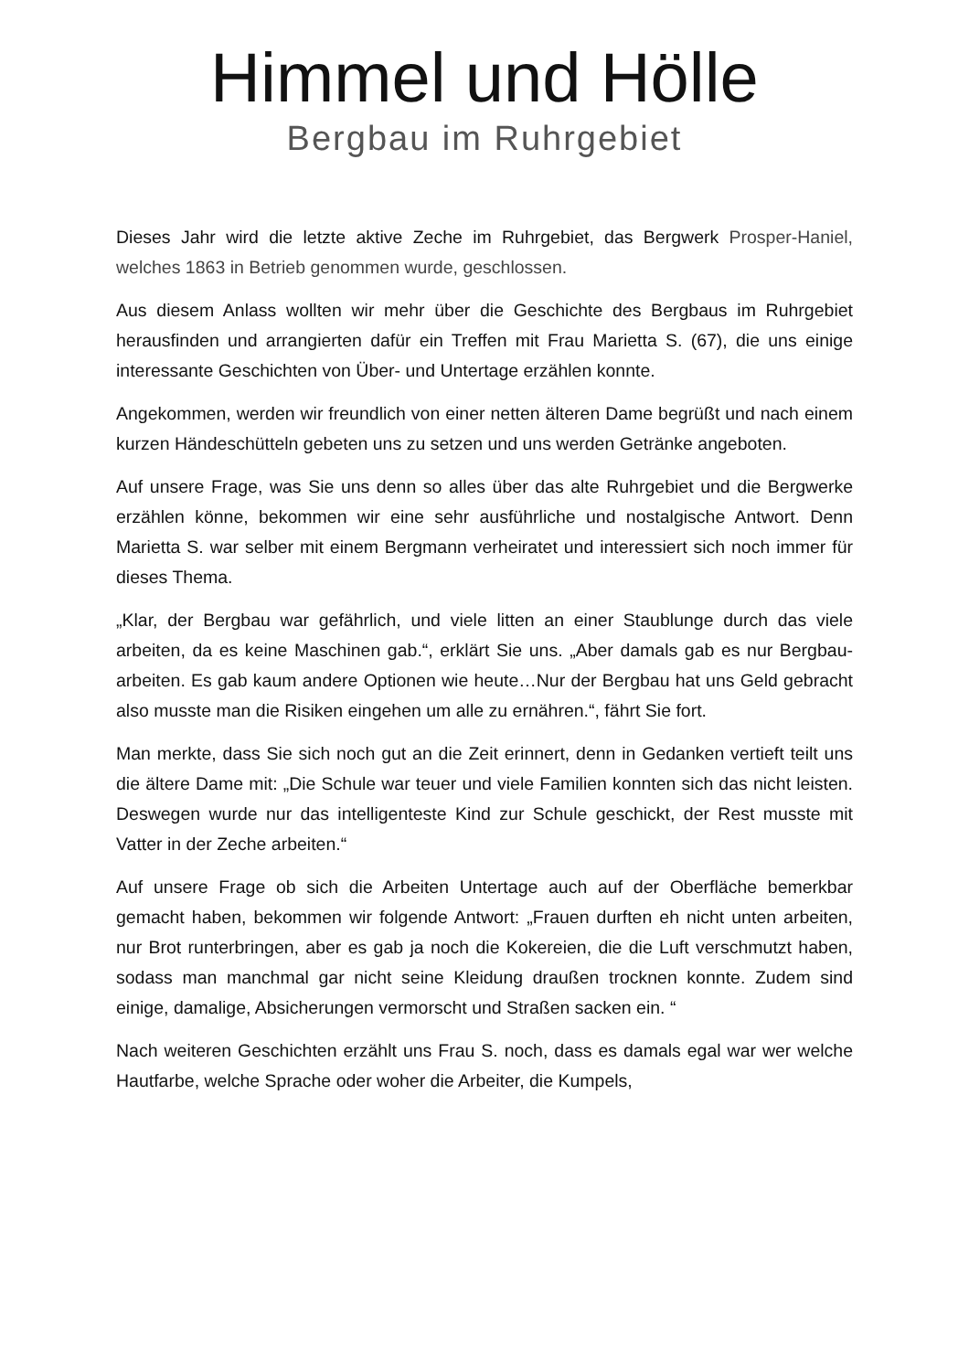Himmel und Hölle
Bergbau im Ruhrgebiet
Dieses Jahr wird die letzte aktive Zeche im Ruhrgebiet, das Bergwerk Prosper-Haniel, welches 1863 in Betrieb genommen wurde, geschlossen.
Aus diesem Anlass wollten wir mehr über die Geschichte des Bergbaus im Ruhrgebiet herausfinden und arrangierten dafür ein Treffen mit Frau Marietta S. (67), die uns einige interessante Geschichten von Über- und Untertage erzählen konnte.
Angekommen, werden wir freundlich von einer netten älteren Dame begrüßt und nach einem kurzen Händeschütteln gebeten uns zu setzen und uns werden Getränke angeboten.
Auf unsere Frage, was Sie uns denn so alles über das alte Ruhrgebiet und die Bergwerke erzählen könne, bekommen wir eine sehr ausführliche und nostalgische Antwort. Denn Marietta S. war selber mit einem Bergmann verheiratet und interessiert sich noch immer für dieses Thema.
„Klar, der Bergbau war gefährlich, und viele litten an einer Staublunge durch das viele arbeiten, da es keine Maschinen gab.“, erklärt Sie uns. „Aber damals gab es nur Bergbau-arbeiten. Es gab kaum andere Optionen wie heute…Nur der Bergbau hat uns Geld gebracht also musste man die Risiken eingehen um alle zu ernähren.“, fährt Sie fort.
Man merkte, dass Sie sich noch gut an die Zeit erinnert, denn in Gedanken vertieft teilt uns die ältere Dame mit: „Die Schule war teuer und viele Familien konnten sich das nicht leisten. Deswegen wurde nur das intelligenteste Kind zur Schule geschickt, der Rest musste mit Vatter in der Zeche arbeiten.“
Auf unsere Frage ob sich die Arbeiten Untertage auch auf der Oberfläche bemerkbar gemacht haben, bekommen wir folgende Antwort: „Frauen durften eh nicht unten arbeiten, nur Brot runterbringen, aber es gab ja noch die Kokereien, die die Luft verschmutzt haben, sodass man manchmal gar nicht seine Kleidung draußen trocknen konnte. Zudem sind einige, damalige, Absicherungen vermorscht und Straßen sacken ein. “
Nach weiteren Geschichten erzählt uns Frau S. noch, dass es damals egal war wer welche Hautfarbe, welche Sprache oder woher die Arbeiter, die Kumpels,